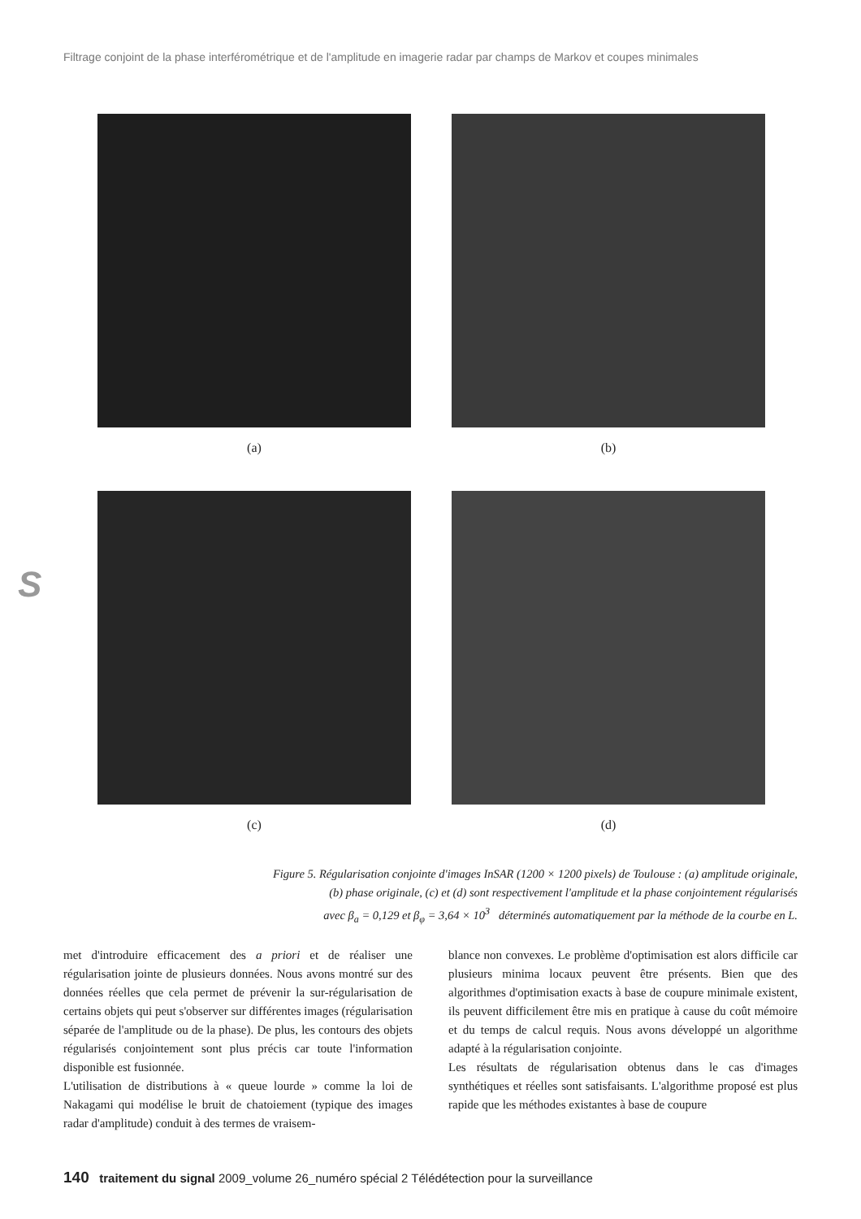Filtrage conjoint de la phase interférométrique et de l'amplitude en imagerie radar par champs de Markov et coupes minimales
(a) (b)
(c) (d)
S
Figure 5. Régularisation conjointe d'images InSAR (1200 × 1200 pixels) de Toulouse : (a) amplitude originale,
(b) phase originale, (c) et (d) sont respectivement l'amplitude et la phase conjointement régularisés
avec β<sub>a</sub> = 0,129 et β<sub>φ</sub> = 3,64 × 10<sup>3</sup> déterminés automatiquement par la méthode de la courbe en L.
met d'introduire efficacement des a priori et de réaliser une régularisation jointe de plusieurs données. Nous avons montré sur des données réelles que cela permet de prévenir la sur-régularisation de certains objets qui peut s'observer sur différentes images (régularisation séparée de l'amplitude ou de la phase). De plus, les contours des objets régularisés conjointement sont plus précis car toute l'information disponible est fusionnée.
L'utilisation de distributions à « queue lourde » comme la loi de Nakagami qui modélise le bruit de chatoiement (typique des images radar d'amplitude) conduit à des termes de vraisem-
blance non convexes. Le problème d'optimisation est alors difficile car plusieurs minima locaux peuvent être présents. Bien que des algorithmes d'optimisation exacts à base de coupure minimale existent, ils peuvent difficilement être mis en pratique à cause du coût mémoire et du temps de calcul requis. Nous avons développé un algorithme adapté à la régularisation conjointe.
Les résultats de régularisation obtenus dans le cas d'images synthétiques et réelles sont satisfaisants. L'algorithme proposé est plus rapide que les méthodes existantes à base de coupure
140 traitement du signal 2009_volume 26_numéro spécial 2 Télédétection pour la surveillance